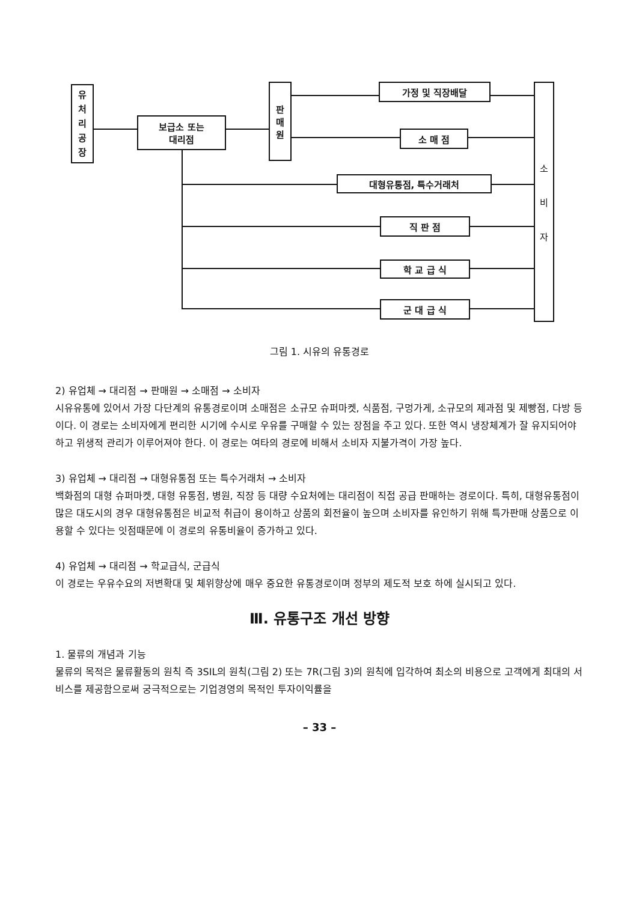유
처
리
공
장
보급소 또는
대리점
판
매
원
가정 및 직장배달
소 매 점
대형유통점, 특수거래처
직 판 점
학 교 급 식
군 대 급 식
소
비
자
그림 1. 시유의 유통경로
2) 유업체 → 대리점 → 판매원 → 소매점 → 소비자
시유유통에 있어서 가장 다단계의 유통경로이며 소매점은 소규모 슈퍼마켓, 식품점, 구멍가게, 소규모의 제과점 및 제빵점, 다방 등이다. 이 경로는 소비자에게 편리한 시기에 수시로 우유를 구매할 수 있는 장점을 주고 있다. 또한 역시 냉장체계가 잘 유지되어야 하고 위생적 관리가 이루어져야 한다. 이 경로는 여타의 경로에 비해서 소비자 지불가격이 가장 높다.
3) 유업체 → 대리점 → 대형유통점 또는 특수거래처 → 소비자
백화점의 대형 슈퍼마켓, 대형 유통점, 병원, 직장 등 대량 수요처에는 대리점이 직접 공급 판매하는 경로이다. 특히, 대형유통점이 많은 대도시의 경우 대형유통점은 비교적 취급이 용이하고 상품의 회전율이 높으며 소비자를 유인하기 위해 특가판매 상품으로 이용할 수 있다는 잇점때문에 이 경로의 유통비율이 증가하고 있다.
4) 유업체 → 대리점 → 학교급식, 군급식
이 경로는 우유수요의 저변확대 및 체위향상에 매우 중요한 유통경로이며 정부의 제도적 보호 하에 실시되고 있다.
Ⅲ. 유통구조 개선 방향
1. 물류의 개념과 기능
물류의 목적은 물류활동의 원칙 즉 3SIL의 원칙(그림 2) 또는 7R(그림 3)의 원칙에 입각하여 최소의 비용으로 고객에게 최대의 서비스를 제공함으로써 궁극적으로는 기업경영의 목적인 투자이익률을
– 33 –